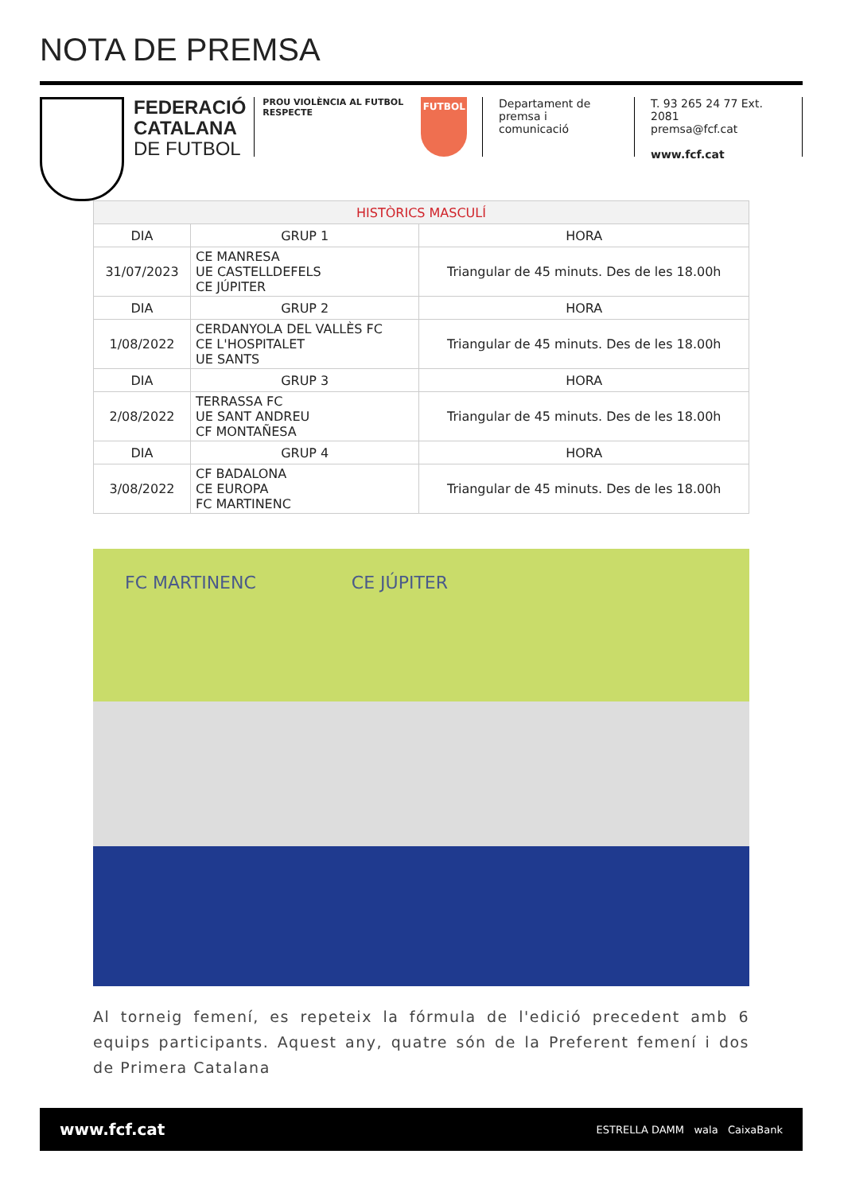NOTA DE PREMSA
FEDERACIÓ
CATALANA
DE FUTBOL
PROU VIOLÈNCIA AL FUTBOL
RESPECTE
FUTBOL
Departament de
premsa i comunicació
T. 93 265 24 77 Ext. 2081
premsa@fcf.cat
www.fcf.cat
| HISTÒRICS MASCULÍ | | |
| DIA | GRUP 1 | HORA |
| 31/07/2023 | CE MANRESA UE CASTELLDEFELS CE JÚPITER | Triangular de 45 minuts. Des de les 18.00h |
| DIA | GRUP 2 | HORA |
| 1/08/2022 | CERDANYOLA DEL VALLÈS FC CE L'HOSPITALET UE SANTS | Triangular de 45 minuts. Des de les 18.00h |
| DIA | GRUP 3 | HORA |
| 2/08/2022 | TERRASSA FC UE SANT ANDREU CF MONTAÑESA | Triangular de 45 minuts. Des de les 18.00h |
| DIA | GRUP 4 | HORA |
| 3/08/2022 | CF BADALONA CE EUROPA FC MARTINENC | Triangular de 45 minuts. Des de les 18.00h |
FC MARTINENC CE JÚPITER
Al torneig femení, es repeteix la fórmula de l'edició precedent amb 6 equips participants. Aquest any, quatre són de la Preferent femení i dos de Primera Catalana
www.fcf.cat ESTRELLA DAMM wala CaixaBank